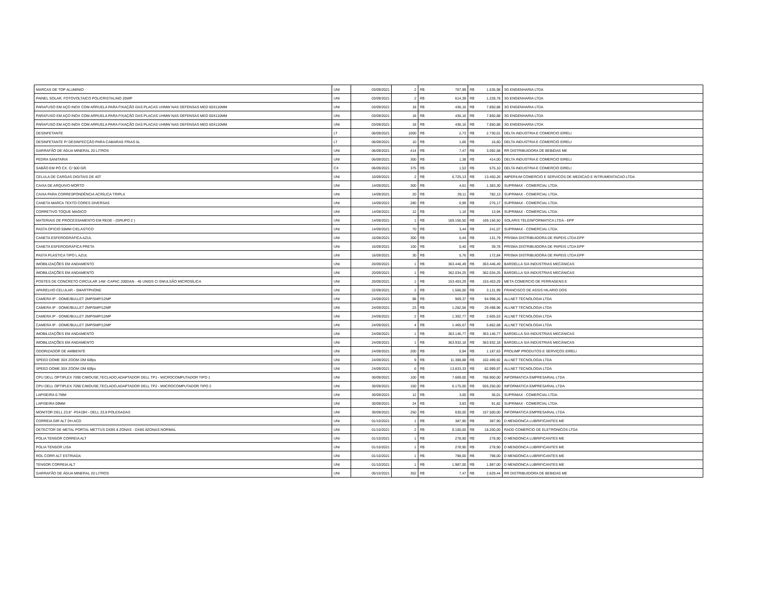| MARCAS DE TOP ALUMINIO | UNI | 03/09/2021 | 2 | R$ 767,99 | R$ 1.535,98 | 3G ENGENHARIA LTDA |
| PAINEL SOLAR, FOTOVOLTAICO POLICRISTALINO 20WP | UNI | 03/09/2021 | 2 | R$ 614,39 | R$ 1.228,78 | 3G ENGENHARIA LTDA |
| PARAFUSO EM AÇO INOX COM ARRUELA PARA FIXAÇÃO DAS PLACAS UHMW NAS DEFENSAS MED 60X110MM | UNI | 03/09/2021 | 18 | R$ 436,16 | R$ 7.850,88 | 3G ENGENHARIA LTDA |
| PARAFUSO EM AÇO INOX COM ARRUELA PARA FIXAÇÃO DAS PLACAS UHMW NAS DEFENSAS MED 60X110MM | UNI | 03/09/2021 | 18 | R$ 436,16 | R$ 7.850,88 | 3G ENGENHARIA LTDA |
| PARAFUSO EM AÇO INOX COM ARRUELA PARA FIXAÇÃO DAS PLACAS UHMW NAS DEFENSAS MED 60X110MM | UNI | 03/09/2021 | 18 | R$ 436,16 | R$ 7.850,88 | 3G ENGENHARIA LTDA |
| DESINFETANTE | LT | 06/09/2021 | 1000 | R$ 2,73 | R$ 2.730,01 | DELTA INDUSTRIA E COMERCIO EIRELI |
| DESINFETANTE P/ DESINFECÇÃO PARA CAMARAS FRIAS 5L | LT | 06/09/2021 | 10 | R$ 1,66 | R$ 16,60 | DELTA INDUSTRIA E COMERCIO EIRELI |
| GARRAFÃO DE ÁGUA MINERAL 20 LITROS | UNI | 06/09/2021 | 414 | R$ 7,47 | R$ 3.092,58 | RR DISTRIBUIDORA DE BEBIDAS ME |
| PEDRA SANITARIA | UNI | 06/09/2021 | 300 | R$ 1,38 | R$ 414,00 | DELTA INDUSTRIA E COMERCIO EIRELI |
| SABÃO EM PÓ CX. C/ 500 GR. | CX | 06/09/2021 | 375 | R$ 1,53 | R$ 575,10 | DELTA INDUSTRIA E COMERCIO EIRELI |
| CELULA DE CARGAS DIGITAIS DE 40T | UNI | 10/09/2021 | 2 | R$ 6.725,13 | R$ 13.450,26 | IMPERIUM COMERCIO E SERVICOS DE MEDICAO E INTRUMENTACAO LTDA |
| CAIXA DE ARQUIVO MORTO | UNI | 14/09/2021 | 300 | R$ 4,61 | R$ 1.383,30 | SUPRIMAX - COMERCIAL LTDA. |
| CAIXA PARA CORRESPONDÊNCIA ACRÍLICA TRIPLA | UNI | 14/09/2021 | 20 | R$ 39,11 | R$ 782,13 | SUPRIMAX - COMERCIAL LTDA. |
| CANETA MARCA TEXTO CORES DIVERSAS | UNI | 14/09/2021 | 280 | R$ 0,99 | R$ 276,17 | SUPRIMAX - COMERCIAL LTDA. |
| CORRETIVO TOQUE MAGICO | UNI | 14/09/2021 | 12 | R$ 1,16 | R$ 13,94 | SUPRIMAX - COMERCIAL LTDA. |
| MATERIAIS DE PROCESSAMENTO EM REDE - (GRUPO 2 ) | UNI | 14/09/2021 | 1 | R$ 169.156,50 | R$ 169.156,50 | SOLARIS TELEINFORMATICA LTDA - EPP |
| PASTA OFICIO 55MM C/ELASTICO | UNI | 14/09/2021 | 70 | R$ 3,44 | R$ 241,07 | SUPRIMAX - COMERCIAL LTDA. |
| CANETA ESFEROGRÁFICA AZUL | UNI | 16/09/2021 | 300 | R$ 0,44 | R$ 131,79 | PRISMA DISTRIBUIDORA DE PAPEIS LTDA EPP |
| CANETA ESFEROGRÁFICA PRETA | UNI | 16/09/2021 | 100 | R$ 0,40 | R$ 39,78 | PRISMA DISTRIBUIDORA DE PAPEIS LTDA EPP |
| PASTA PLASTICA TIPO L AZUL | UNI | 16/09/2021 | 30 | R$ 5,76 | R$ 172,84 | PRISMA DISTRIBUIDORA DE PAPEIS LTDA EPP |
| IMOBILIZAÇÕES EM ANDAMENTO | UNI | 20/09/2021 | 1 | R$ 363.446,49 | R$ 363.446,49 | BARDELLA S/A INDÚSTRIAS MECÂNICAS |
| IMOBILIZAÇÕES EM ANDAMENTO | UNI | 20/09/2021 | 1 | R$ 362.034,25 | R$ 362.034,25 | BARDELLA S/A INDÚSTRIAS MECÂNICAS |
| POSTES DE CONCRETO CIRCULAR 14M -CAPAC 200DAN - 45 UNIDS C/ EMULSÃO MICROSÍLICA | UNI | 20/09/2021 | 1 | R$ 153.403,29 | R$ 153.403,29 | META COMERCIO DE FERRAGENS E |
| APARELHO CELULAR - SMARTPHONE | UNI | 22/09/2021 | 2 | R$ 1.566,00 | R$ 3.131,99 | FRANCISCO DE ASSIS HILARIO DOS |
| CAMERA IP - DOME/BULLET 2MP/5MP/12MP | UNI | 24/09/2021 | 98 | R$ 969,37 | R$ 94.998,26 | ALLNET TECNOLOGIA LTDA |
| CAMERA IP - DOME/BULLET 2MP/5MP/12MP | UNI | 24/09/2021 | 23 | R$ 1.282,56 | R$ 29.498,96 | ALLNET TECNOLOGIA LTDA |
| CAMERA IP - DOME/BULLET 2MP/5MP/12MP | UNI | 24/09/2021 | 2 | R$ 1.302,77 | R$ 2.605,53 | ALLNET TECNOLOGIA LTDA |
| CAMERA IP - DOME/BULLET 2MP/5MP/12MP | UNI | 24/09/2021 | 4 | R$ 1.465,67 | R$ 5.862,68 | ALLNET TECNOLOGIA LTDA |
| IMOBILIZAÇÕES EM ANDAMENTO | UNI | 24/09/2021 | 1 | R$ 363.146,77 | R$ 363.146,77 | BARDELLA S/A INDÚSTRIAS MECÂNICAS |
| IMOBILIZAÇÕES EM ANDAMENTO | UNI | 24/09/2021 | 1 | R$ 363.932,18 | R$ 363.932,18 | BARDELLA S/A INDÚSTRIAS MECÂNICAS |
| ODORIZADOR DE AMBIENTE | UNI | 24/09/2021 | 200 | R$ 5,94 | R$ 1.187,63 | PROLIMP PRODUTOS E SERVIÇOS EIRELI |
| SPEED DOME 30X ZOOM /2M 60fps | UNI | 24/09/2021 | 9 | R$ 11.388,88 | R$ 102.499,92 | ALLNET TECNOLOGIA LTDA |
| SPEED DOME 30X ZOOM /2M 60fps | UNI | 24/09/2021 | 6 | R$ 13.833,33 | R$ 82.999,97 | ALLNET TECNOLOGIA LTDA |
| CPU DELL OPTIPLEX 7090 C/MOUSE,TECLADO,ADAPTADOR DELL TP1 - MICROCOMPUTADOR TIPO 1 | UNI | 30/09/2021 | 100 | R$ 7.669,00 | R$ 766.900,00 | INFORMATICA EMPRESARIAL LTDA |
| CPU DELL OPTIPLEX 7090 C/MOUSE,TECLADO,ADAPTADOR DELL TP2 - MIICROCOMPUTADOR TIPO 2 | UNI | 30/09/2021 | 150 | R$ 6.175,00 | R$ 926.250,00 | INFORMATICA EMPRESARIAL LTDA |
| LAPISEIRA 0.7MM | UNI | 30/09/2021 | 12 | R$ 3,00 | R$ 36,01 | SUPRIMAX - COMERCIAL LTDA. |
| LAPISEIRA 09MM | UNI | 30/09/2021 | 24 | R$ 3,83 | R$ 91,82 | SUPRIMAX - COMERCIAL LTDA. |
| MONITOR DELL 23.8" -P2419H - DELL 23.8 POLEGADAS | UNI | 30/09/2021 | 250 | R$ 630,00 | R$ 157.500,00 | INFORMATICA EMPRESARIAL LTDA |
| CORREIA GIR ALT DH ACD | UNI | 01/10/2021 | 1 | R$ 387,90 | R$ 387,90 | D MENDONCA LUBRIFICANTES ME |
| DETECTOR DE METAL PORTAL METTUS DX8S 8 ZONAS - DX8S 8ZONAS NORMAL | UNI | 01/10/2021 | 2 | R$ 9.100,00 | R$ 18.200,00 | RADD COMERCIO DE ELETRONICOS LTDA |
| POLIA TENSOR CORREIA ALT | UNI | 01/10/2021 | 1 | R$ 278,90 | R$ 278,90 | D MENDONCA LUBRIFICANTES ME |
| POLIA TENSOR LISA | UNI | 01/10/2021 | 1 | R$ 278,90 | R$ 278,90 | D MENDONCA LUBRIFICANTES ME |
| ROL CORR ALT ESTRIADA | UNI | 01/10/2021 | 1 | R$ 798,00 | R$ 798,00 | D MENDONCA LUBRIFICANTES ME |
| TENSOR CORREIA ALT | UNI | 01/10/2021 | 1 | R$ 1.987,00 | R$ 1.987,00 | D MENDONCA LUBRIFICANTES ME |
| GARRAFÃO DE ÁGUA MINERAL 20 LITROS | UNI | 05/10/2021 | 352 | R$ 7,47 | R$ 2.629,44 | RR DISTRIBUIDORA DE BEBIDAS ME |